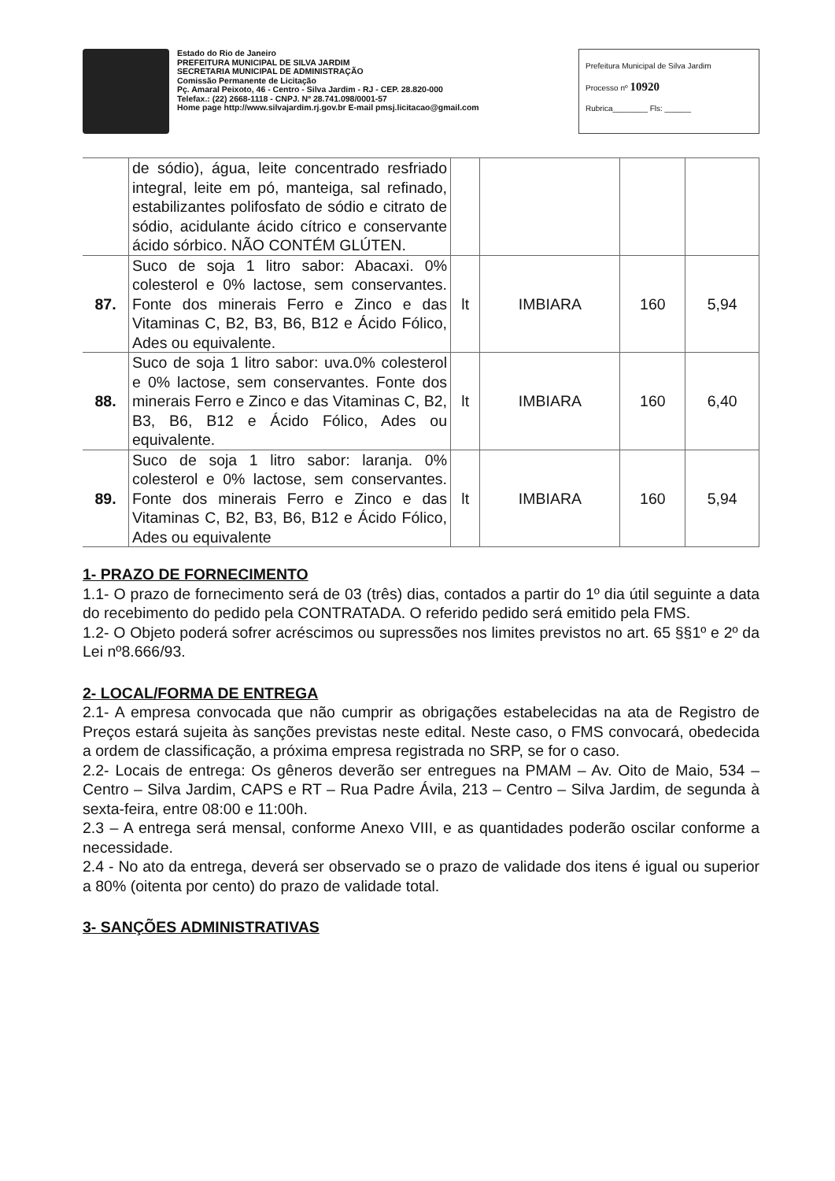Estado do Rio de Janeiro
PREFEITURA MUNICIPAL DE SILVA JARDIM
SECRETARIA MUNICIPAL DE ADMINISTRAÇÃO
Comissão Permanente de Licitação
Pç. Amaral Peixoto, 46 - Centro - Silva Jardim - RJ - CEP. 28.820-000
Telefax.: (22) 2668-1118 - CNPJ. Nº 28.741.098/0001-57
Home page http://www.silvajardim.rj.gov.br E-mail pmsj.licitacao@gmail.com
Prefeitura Municipal de Silva Jardim
Processo nº 10920
Rubrica________ Fls: ______
| | de sódio), água, leite concentrado resfriado integral, leite em pó, manteiga, sal refinado, estabilizantes polifosfato de sódio e citrato de sódio, acidulante ácido cítrico e conservante ácido sórbico. NÃO CONTÉM GLÚTEN. | | | | |
| 87. | Suco de soja 1 litro sabor: Abacaxi. 0% colesterol e 0% lactose, sem conservantes. Fonte dos minerais Ferro e Zinco e das Vitaminas C, B2, B3, B6, B12 e Ácido Fólico, Ades ou equivalente. | lt | IMBIARA | 160 | 5,94 |
| 88. | Suco de soja 1 litro sabor: uva.0% colesterol e 0% lactose, sem conservantes. Fonte dos minerais Ferro e Zinco e das Vitaminas C, B2, B3, B6, B12 e Ácido Fólico, Ades ou equivalente. | lt | IMBIARA | 160 | 6,40 |
| 89. | Suco de soja 1 litro sabor: laranja. 0% colesterol e 0% lactose, sem conservantes. Fonte dos minerais Ferro e Zinco e das Vitaminas C, B2, B3, B6, B12 e Ácido Fólico, Ades ou equivalente | lt | IMBIARA | 160 | 5,94 |
1- PRAZO DE FORNECIMENTO
1.1- O prazo de fornecimento será de 03 (três) dias, contados a partir do 1º dia útil seguinte a data do recebimento do pedido pela CONTRATADA. O referido pedido será emitido pela FMS.
1.2- O Objeto poderá sofrer acréscimos ou supressões nos limites previstos no art. 65 §§1º e 2º da Lei nº8.666/93.
2- LOCAL/FORMA DE ENTREGA
2.1- A empresa convocada que não cumprir as obrigações estabelecidas na ata de Registro de Preços estará sujeita às sanções previstas neste edital. Neste caso, o FMS convocará, obedecida a ordem de classificação, a próxima empresa registrada no SRP, se for o caso.
2.2- Locais de entrega: Os gêneros deverão ser entregues na PMAM – Av. Oito de Maio, 534 – Centro – Silva Jardim, CAPS e RT – Rua Padre Ávila, 213 – Centro – Silva Jardim, de segunda à sexta-feira, entre 08:00 e 11:00h.
2.3 – A entrega será mensal, conforme Anexo VIII, e as quantidades poderão oscilar conforme a necessidade.
2.4 - No ato da entrega, deverá ser observado se o prazo de validade dos itens é igual ou superior a 80% (oitenta por cento) do prazo de validade total.
3- SANÇÕES ADMINISTRATIVAS